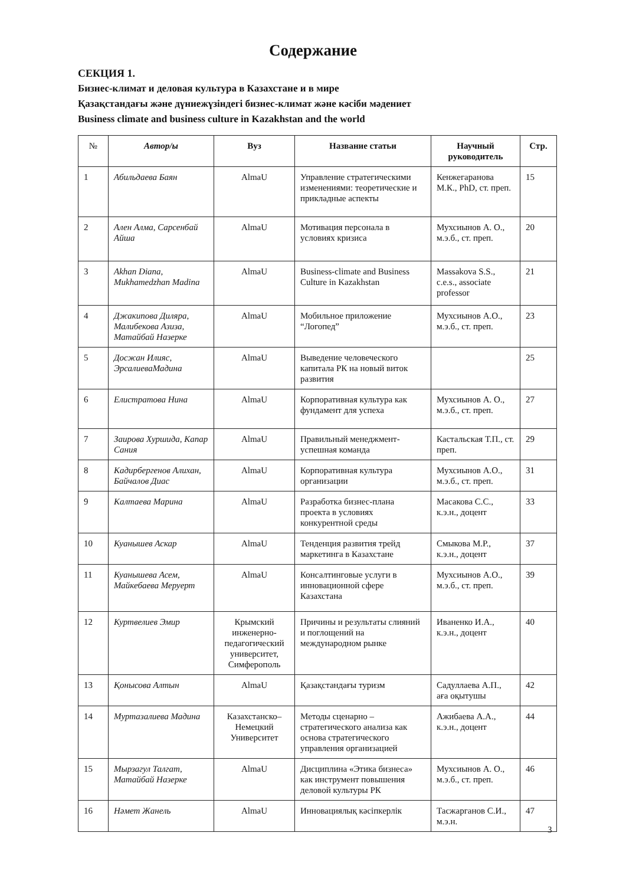Содержание
СЕКЦИЯ 1.
Бизнес-климат и деловая культура в Казахстане и в мире
Қазақстандағы және дүниежүзіндегі бизнес-климат және кәсіби мәдениет
Business climate and business culture in Kazakhstan and the world
| № | Автор/ы | Вуз | Название статьи | Научный руководитель | Стр. |
| --- | --- | --- | --- | --- | --- |
| 1 | Абильдаева Баян | AlmaU | Управление стратегическими изменениями: теоретические и прикладные аспекты | Кенжегаранова М.К., PhD, ст. преп. | 15 |
| 2 | Ален Алма, Сарсенбай Айша | AlmaU | Мотивация персонала в условиях кризиса | Мухсиынов А. О., м.э.б., ст. преп. | 20 |
| 3 | Akhan Diana, Mukhamedzhan Madina | AlmaU | Business-climate and Business Culture in Kazakhstan | Massakova S.S., c.e.s., associate professor | 21 |
| 4 | Джакипова Диляра, Малибекова Азиза, Матайбай Назерке | AlmaU | Мобильное приложение “Логопед” | Мухсиынов А.О., м.э.б., ст. преп. | 23 |
| 5 | Досжан Илияс, ЭрсалиеваМадина | AlmaU | Выведение человеческого капитала РК на новый виток развития | | 25 |
| 6 | Елистратова Нина | AlmaU | Корпоративная культура как фундамент для успеха | Мухсиынов А. О., м.э.б., ст. преп. | 27 |
| 7 | Заирова Хуршида, Капар Сания | AlmaU | Правильный менеджмент-успешная команда | Кастальская Т.П., ст. преп. | 29 |
| 8 | Кадирбергенов Алихан, Байчалов Диас | AlmaU | Корпоративная культура организации | Мухсиынов А.О., м.э.б., ст. преп. | 31 |
| 9 | Калтаева Марина | AlmaU | Разработка бизнес-плана проекта в условиях конкурентной среды | Масакова С.С., к.э.н., доцент | 33 |
| 10 | Куанышев Аскар | AlmaU | Тенденция развития трейд маркетинга в Казахстане | Смыкова М.Р., к.э.н., доцент | 37 |
| 11 | Куанышева Асем, Майкебаева Меруерт | AlmaU | Консалтинговые услуги в инновационной сфере Казахстана | Мухсиынов А.О., м.э.б., ст. преп. | 39 |
| 12 | Куртвелиев Эмир | Крымский инженерно-педагогический университет, Симферополь | Причины и результаты слияний и поглощений на международном рынке | Иваненко И.А., к.э.н., доцент | 40 |
| 13 | Қонысова Алтын | AlmaU | Қазақстандағы туризм | Садуллаева А.П., аға оқытушы | 42 |
| 14 | Муртазалиева Мадина | Казахстанско–Немецкий Университет | Методы сценарно – стратегического анализа как основа стратегического управления организацией | Ажибаева А.А., к.э.н., доцент | 44 |
| 15 | Мырзагул Талгат, Матайбай Назерке | AlmaU | Дисциплина «Этика бизнеса» как инструмент повышения деловой культуры РК | Мухсиынов А. О., м.э.б., ст. преп. | 46 |
| 16 | Нәмет Жанель | AlmaU | Инновациялық кәсіпкерлік | Тасжарганов С.И., м.э.н. | 47 |
3